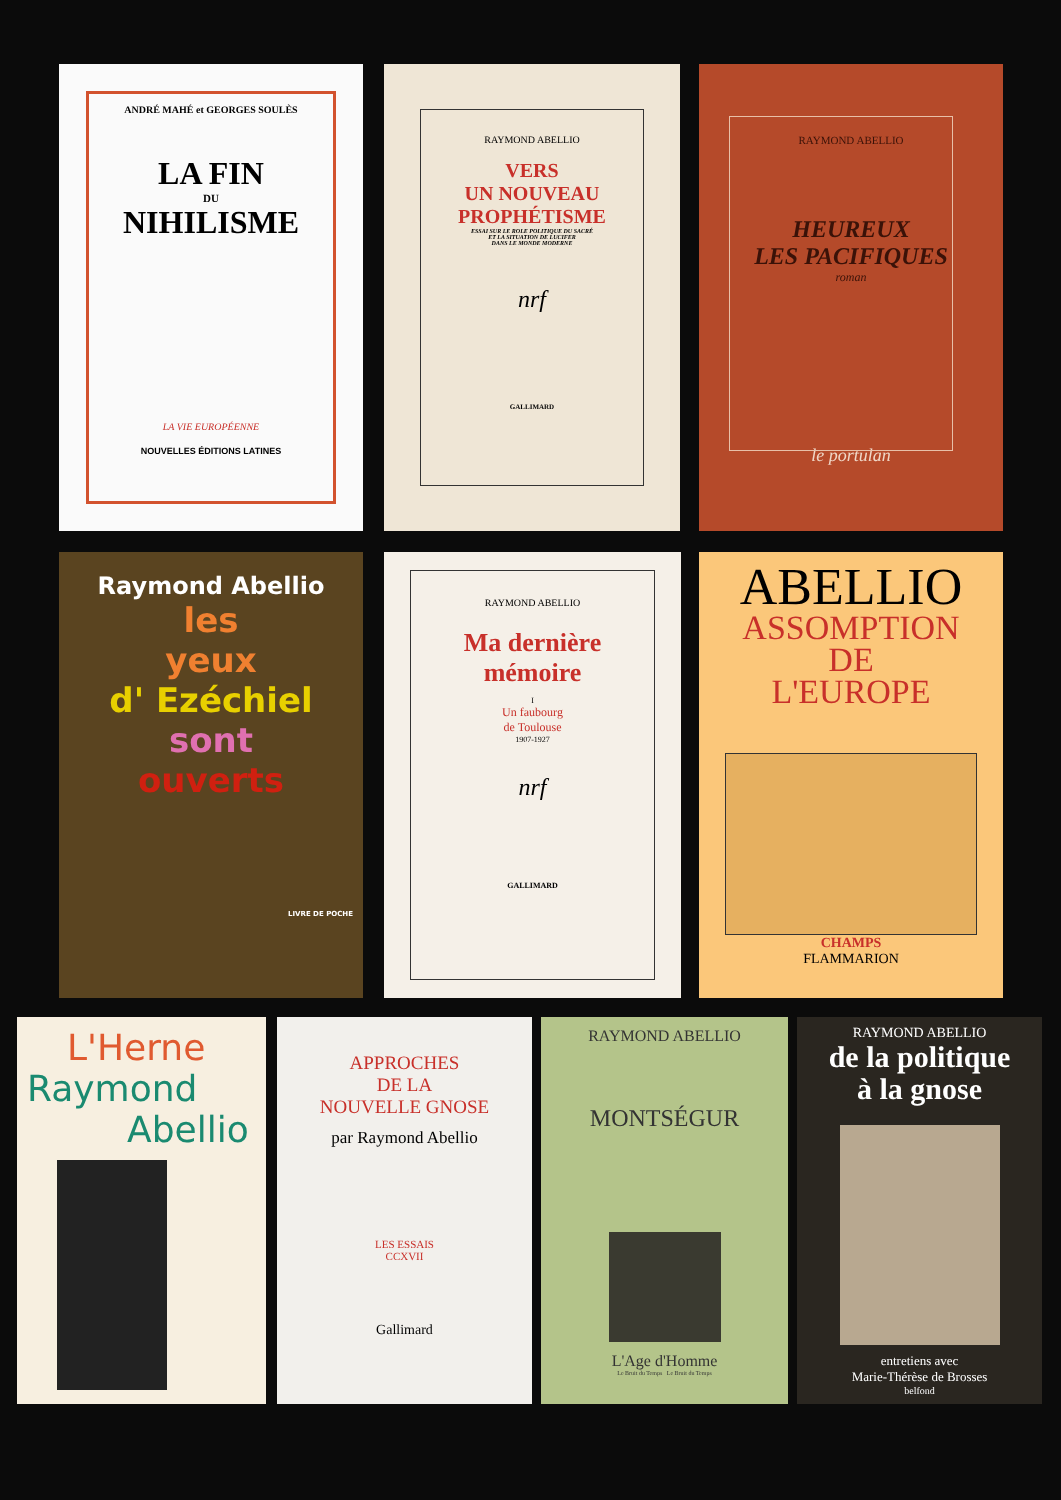ANDRÉ MAHÉ et GEORGES SOULÈS
LA FIN
DU
NIHILISME
LA VIE EUROPÉENNE
NOUVELLES ÉDITIONS LATINES
RAYMOND ABELLIO
VERS
UN NOUVEAU
PROPHÉTISME
ESSAI SUR LE ROLE POLITIQUE DU SACRÉ
ET LA SITUATION DE LUCIFER
DANS LE MONDE MODERNE
nrf
GALLIMARD
RAYMOND ABELLIO
HEUREUX
LES PACIFIQUES
roman
le portulan
Raymond Abellio
les
yeux
d' Ezéchiel
sont
ouverts
LIVRE DE POCHE
RAYMOND ABELLIO
Ma dernière
mémoire
I
Un faubourg
de Toulouse
1907-1927
nrf
GALLIMARD
ABELLIO
ASSOMPTION
DE
L'EUROPE
CHAMPS
FLAMMARION
L'Herne
Raymond
Abellio
APPROCHES
DE LA
NOUVELLE GNOSE
par Raymond Abellio
LES ESSAIS
CCXVII
Gallimard
RAYMOND ABELLIO
MONTSÉGUR
L'Age d'Homme
Le Bruit du Temps Le Bruit du Temps
RAYMOND ABELLIO
de la politique
à la gnose
entretiens avec
Marie-Thérèse de Brosses
belfond